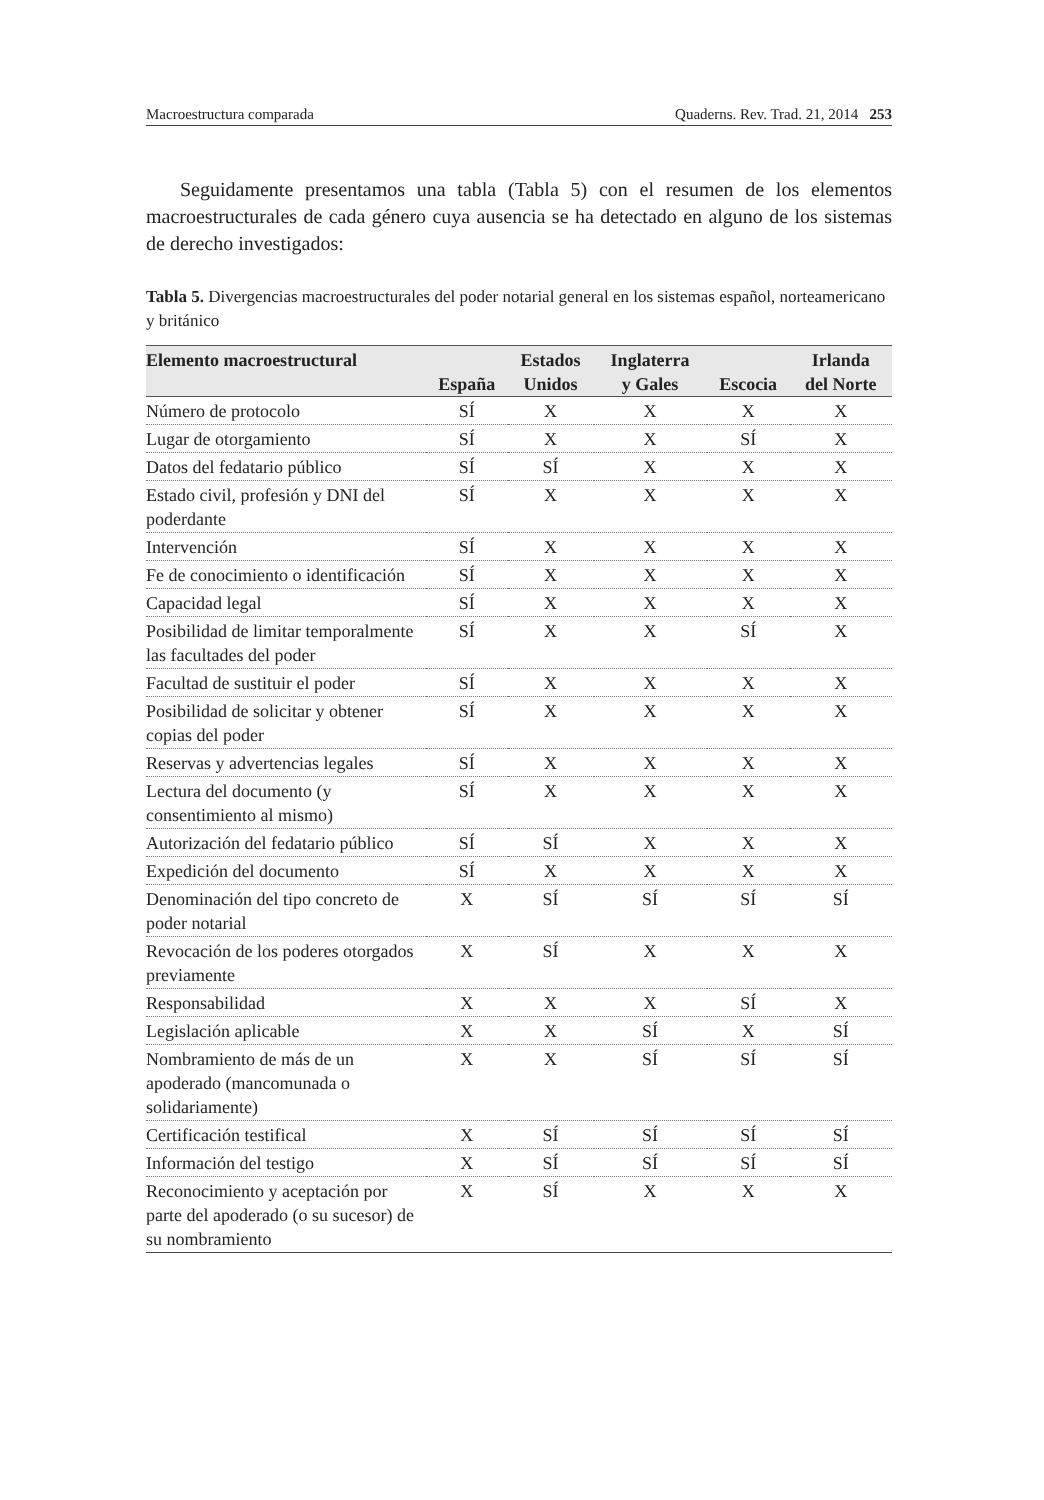Macroestructura comparada Quaderns. Rev. Trad. 21, 2014 253
Seguidamente presentamos una tabla (Tabla 5) con el resumen de los elementos macroestructurales de cada género cuya ausencia se ha detectado en alguno de los sistemas de derecho investigados:
Tabla 5. Divergencias macroestructurales del poder notarial general en los sistemas español, norteamericano y británico
| Elemento macroestructural | España | Estados Unidos | Inglaterra y Gales | Escocia | Irlanda del Norte |
| --- | --- | --- | --- | --- | --- |
| Número de protocolo | SÍ | X | X | X | X |
| Lugar de otorgamiento | SÍ | X | X | SÍ | X |
| Datos del fedatario público | SÍ | SÍ | X | X | X |
| Estado civil, profesión y DNI del poderdante | SÍ | X | X | X | X |
| Intervención | SÍ | X | X | X | X |
| Fe de conocimiento o identificación | SÍ | X | X | X | X |
| Capacidad legal | SÍ | X | X | X | X |
| Posibilidad de limitar temporalmente las facultades del poder | SÍ | X | X | SÍ | X |
| Facultad de sustituir el poder | SÍ | X | X | X | X |
| Posibilidad de solicitar y obtener copias del poder | SÍ | X | X | X | X |
| Reservas y advertencias legales | SÍ | X | X | X | X |
| Lectura del documento (y consentimiento al mismo) | SÍ | X | X | X | X |
| Autorización del fedatario público | SÍ | SÍ | X | X | X |
| Expedición del documento | SÍ | X | X | X | X |
| Denominación del tipo concreto de poder notarial | X | SÍ | SÍ | SÍ | SÍ |
| Revocación de los poderes otorgados previamente | X | SÍ | X | X | X |
| Responsabilidad | X | X | X | SÍ | X |
| Legislación aplicable | X | X | SÍ | X | SÍ |
| Nombramiento de más de un apoderado (mancomunada o solidariamente) | X | X | SÍ | SÍ | SÍ |
| Certificación testifical | X | SÍ | SÍ | SÍ | SÍ |
| Información del testigo | X | SÍ | SÍ | SÍ | SÍ |
| Reconocimiento y aceptación por parte del apoderado (o su sucesor) de su nombramiento | X | SÍ | X | X | X |